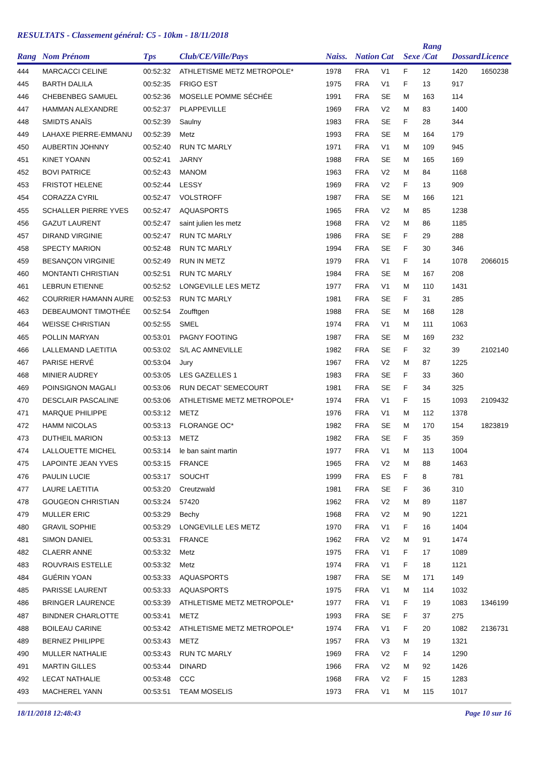RESULTATS - Classement général: C5 - 10km - 18/11/2018
| Rang | Nom Prénom | Tps | Club/CE/Ville/Pays | Naiss. | Nation | Cat | Sexe | Rang /Cat | Dossard | Licence |
| --- | --- | --- | --- | --- | --- | --- | --- | --- | --- | --- |
| 444 | MARCACCI CELINE | 00:52:32 | ATHLETISME METZ METROPOLE* | 1978 | FRA | V1 | F | 12 | 1420 | 1650238 |
| 445 | BARTH DALILA | 00:52:35 | FRIGO EST | 1975 | FRA | V1 | F | 13 | 917 | |
| 446 | CHEBENBEG SAMUEL | 00:52:36 | MOSELLE POMME SÉCHÉE | 1991 | FRA | SE | M | 163 | 114 | |
| 447 | HAMMAN ALEXANDRE | 00:52:37 | PLAPPEVILLE | 1969 | FRA | V2 | M | 83 | 1400 | |
| 448 | SMIDTS ANAÏS | 00:52:39 | Saulny | 1983 | FRA | SE | F | 28 | 344 | |
| 449 | LAHAXE PIERRE-EMMANU | 00:52:39 | Metz | 1993 | FRA | SE | M | 164 | 179 | |
| 450 | AUBERTIN JOHNNY | 00:52:40 | RUN TC MARLY | 1971 | FRA | V1 | M | 109 | 945 | |
| 451 | KINET YOANN | 00:52:41 | JARNY | 1988 | FRA | SE | M | 165 | 169 | |
| 452 | BOVI PATRICE | 00:52:43 | MANOM | 1963 | FRA | V2 | M | 84 | 1168 | |
| 453 | FRISTOT HELENE | 00:52:44 | LESSY | 1969 | FRA | V2 | F | 13 | 909 | |
| 454 | CORAZZA CYRIL | 00:52:47 | VOLSTROFF | 1987 | FRA | SE | M | 166 | 121 | |
| 455 | SCHALLER PIERRE YVES | 00:52:47 | AQUASPORTS | 1965 | FRA | V2 | M | 85 | 1238 | |
| 456 | GAZUT LAURENT | 00:52:47 | saint julien les metz | 1968 | FRA | V2 | M | 86 | 1185 | |
| 457 | DIRAND VIRGINIE | 00:52:47 | RUN TC MARLY | 1986 | FRA | SE | F | 29 | 288 | |
| 458 | SPECTY MARION | 00:52:48 | RUN TC MARLY | 1994 | FRA | SE | F | 30 | 346 | |
| 459 | BESANÇON VIRGINIE | 00:52:49 | RUN IN METZ | 1979 | FRA | V1 | F | 14 | 1078 | 2066015 |
| 460 | MONTANTI CHRISTIAN | 00:52:51 | RUN TC MARLY | 1984 | FRA | SE | M | 167 | 208 | |
| 461 | LEBRUN ETIENNE | 00:52:52 | LONGEVILLE LES METZ | 1977 | FRA | V1 | M | 110 | 1431 | |
| 462 | COURRIER HAMANN AURE | 00:52:53 | RUN TC MARLY | 1981 | FRA | SE | F | 31 | 285 | |
| 463 | DEBEAUMONT TIMOTHÉE | 00:52:54 | Zoufftgen | 1988 | FRA | SE | M | 168 | 128 | |
| 464 | WEISSE CHRISTIAN | 00:52:55 | SMEL | 1974 | FRA | V1 | M | 111 | 1063 | |
| 465 | POLLIN MARYAN | 00:53:01 | PAGNY FOOTING | 1987 | FRA | SE | M | 169 | 232 | |
| 466 | LALLEMAND LAETITIA | 00:53:02 | S/L AC AMNEVILLE | 1982 | FRA | SE | F | 32 | 39 | 2102140 |
| 467 | PARISE HERVÉ | 00:53:04 | Jury | 1967 | FRA | V2 | M | 87 | 1225 | |
| 468 | MINIER AUDREY | 00:53:05 | LES GAZELLES 1 | 1983 | FRA | SE | F | 33 | 360 | |
| 469 | POINSIGNON MAGALI | 00:53:06 | RUN DECAT' SEMECOURT | 1981 | FRA | SE | F | 34 | 325 | |
| 470 | DESCLAIR PASCALINE | 00:53:06 | ATHLETISME METZ METROPOLE* | 1974 | FRA | V1 | F | 15 | 1093 | 2109432 |
| 471 | MARQUE PHILIPPE | 00:53:12 | METZ | 1976 | FRA | V1 | M | 112 | 1378 | |
| 472 | HAMM NICOLAS | 00:53:13 | FLORANGE OC* | 1982 | FRA | SE | M | 170 | 154 | 1823819 |
| 473 | DUTHEIL MARION | 00:53:13 | METZ | 1982 | FRA | SE | F | 35 | 359 | |
| 474 | LALLOUETTE MICHEL | 00:53:14 | le ban saint martin | 1977 | FRA | V1 | M | 113 | 1004 | |
| 475 | LAPOINTE JEAN YVES | 00:53:15 | FRANCE | 1965 | FRA | V2 | M | 88 | 1463 | |
| 476 | PAULIN LUCIE | 00:53:17 | SOUCHT | 1999 | FRA | ES | F | 8 | 781 | |
| 477 | LAURE LAETITIA | 00:53:20 | Creutzwald | 1981 | FRA | SE | F | 36 | 310 | |
| 478 | GOUGEON CHRISTIAN | 00:53:24 | 57420 | 1962 | FRA | V2 | M | 89 | 1187 | |
| 479 | MULLER ERIC | 00:53:29 | Bechy | 1968 | FRA | V2 | M | 90 | 1221 | |
| 480 | GRAVIL SOPHIE | 00:53:29 | LONGEVILLE LES METZ | 1970 | FRA | V1 | F | 16 | 1404 | |
| 481 | SIMON DANIEL | 00:53:31 | FRANCE | 1962 | FRA | V2 | M | 91 | 1474 | |
| 482 | CLAERR ANNE | 00:53:32 | Metz | 1975 | FRA | V1 | F | 17 | 1089 | |
| 483 | ROUVRAIS ESTELLE | 00:53:32 | Metz | 1974 | FRA | V1 | F | 18 | 1121 | |
| 484 | GUÉRIN YOAN | 00:53:33 | AQUASPORTS | 1987 | FRA | SE | M | 171 | 149 | |
| 485 | PARISSE LAURENT | 00:53:33 | AQUASPORTS | 1975 | FRA | V1 | M | 114 | 1032 | |
| 486 | BRINGER LAURENCE | 00:53:39 | ATHLETISME METZ METROPOLE* | 1977 | FRA | V1 | F | 19 | 1083 | 1346199 |
| 487 | BINDNER CHARLOTTE | 00:53:41 | METZ | 1993 | FRA | SE | F | 37 | 275 | |
| 488 | BOILEAU CARINE | 00:53:42 | ATHLETISME METZ METROPOLE* | 1974 | FRA | V1 | F | 20 | 1082 | 2136731 |
| 489 | BERNEZ PHILIPPE | 00:53:43 | METZ | 1957 | FRA | V3 | M | 19 | 1321 | |
| 490 | MULLER NATHALIE | 00:53:43 | RUN TC MARLY | 1969 | FRA | V2 | F | 14 | 1290 | |
| 491 | MARTIN GILLES | 00:53:44 | DINARD | 1966 | FRA | V2 | M | 92 | 1426 | |
| 492 | LECAT NATHALIE | 00:53:48 | CCC | 1968 | FRA | V2 | F | 15 | 1283 | |
| 493 | MACHEREL YANN | 00:53:51 | TEAM MOSELIS | 1973 | FRA | V1 | M | 115 | 1017 | |
18/11/2018 12:48:43 Page 10 sur 16